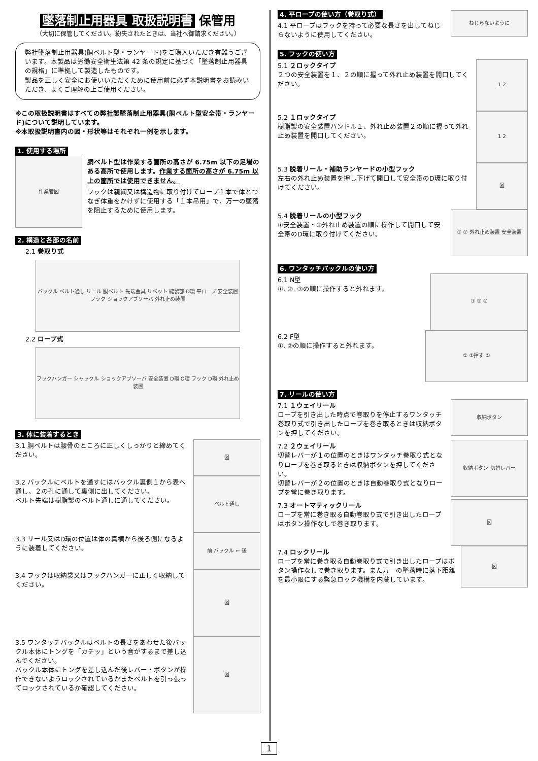墜落制止用器具 取扱説明書 保管用
（大切に保管してください。紛失されたときは、当社へ御請求ください。）
弊社墜落制止用器具(胴ベルト型・ランヤード)をご購入いただき有難うございます。本製品は労働安全衛生法第 42 条の規定に基づく「墜落制止用器具の規格」に準拠して製造したものです。
製品を正しく安全にお使いいただくために使用前に必ず本説明書をお読みいただき、よくご理解の上ご使用ください。
※この取扱説明書はすべての弊社製墜落制止用器具(胴ベルト型安全帯・ランヤード)について説明しています。
※本取扱説明書内の図・形状等はそれぞれ一例を示します。
1. 使用する場所
作業者図
胴ベルト型は作業する箇所の高さが 6.75m 以下の足場のある高所で使用します。作業する箇所の高さが 6.75m 以上の箇所では使用できません。
フックは親綱又は構造物に取り付けてロープ１本で体とつなぎ体重をかけずに使用する「１本吊用」で、万一の墜落を阻止するために使用します。
2. 構造と各部の名前
2.1 巻取り式
バックル ベルト通し リール 胴ベルト 先端金具 リベット 縫製部 D環 平ロープ 安全装置 フック ショックアブソーバ 外れ止め装置
2.2 ロープ式
フックハンガー シャックル ショックアブソーバ 安全装置 D環 O環 フック D環 外れ止め装置
3. 体に装着するとき
3.1 胴ベルトは腰骨のところに正しくしっかりと締めてください。
図
3.2 バックルにベルトを通すにはバックル裏側１から表へ通し、２の孔に通して裏側に出してください。
ベルト先端は樹脂製のベルト通しに通してください。
ベルト通し
3.3 リール又はD環の位置は体の真横から後ろ側になるように装着してください。
前 バックル ← 後
3.4 フックは収納袋又はフックハンガーに正しく収納してください。
図
3.5 ワンタッチバックルはベルトの長さをあわせた後バックル本体にトングを「カチッ」という音がするまで差し込んでください。
バックル本体にトングを差し込んだ後レバー・ボタンが操作できないようロックされているかまたベルトを引っ張ってロックされているか確認してください。
図
4. 平ロープの使い方（巻取り式）
4.1 平ロープはフックを持って必要な長さを出してねじらないように使用してください。
ねじらないように
5. フックの使い方
5.1 ２ロックタイプ
２つの安全装置を１、２の順に握って外れ止め装置を開口してください。
1 2
5.2 １ロックタイプ
樹脂製の安全装置ハンドル１、外れ止め装置２の順に握って外れ止め装置を開口してください。
1 2
5.3 脱着リール・補助ランヤードの小型フック
左右の外れ止め装置を押し下げて開口して安全帯のD環に取り付けてください。
図
5.4 脱着リールの小型フック
①安全装置・②外れ止め装置の順に操作して開口して安全帯のD環に取り付けてください。
① ② 外れ止め装置 安全装置
6. ワンタッチバックルの使い方
6.1 N型
①. ②. ③の順に操作すると外れます。
③ ① ②
6.2 F型
①. ②の順に操作すると外れます。
① ②押す ①
7. リールの使い方
7.1 １ウェイリール
ロープを引き出した時点で巻取りを停止するワンタッチ巻取り式で引き出したロープを巻き取るときは収納ボタンを押してください。
収納ボタン
7.2 ２ウェイリール
切替レバーが１の位置のときはワンタッチ巻取り式となりロープを巻き取るときは収納ボタンを押してください。
切替レバーが２の位置のときは自動巻取り式となりロープを常に巻き取ります。
収納ボタン 切替レバー
7.3 オートマティックリール
ロープを常に巻き取る自動巻取り式で引き出したロープはボタン操作なしで巻き取ります。
図
7.4 ロックリール
ロープを常に巻き取る自動巻取り式で引き出したロープはボタン操作なしで巻き取ります。また万一の墜落時に落下距離を最小限にする緊急ロック機構を内蔵しています。
図
1